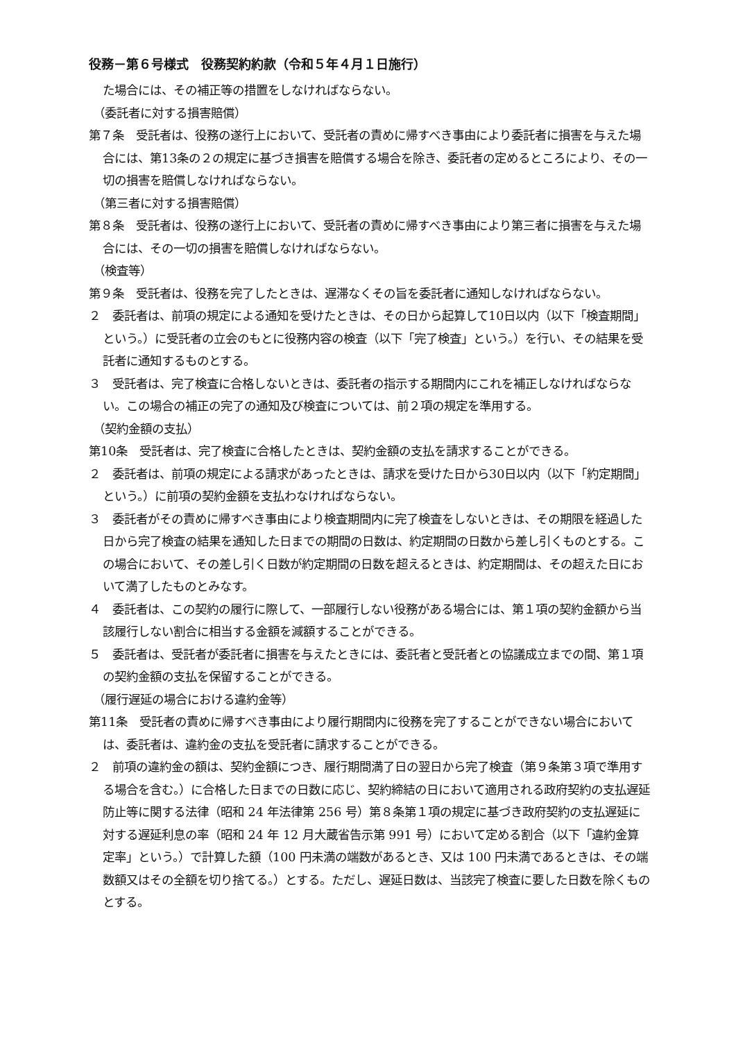役務－第６号様式　役務契約約款（令和５年４月１日施行）
た場合には、その補正等の措置をしなければならない。
（委託者に対する損害賠償）
第７条　受託者は、役務の遂行上において、受託者の責めに帰すべき事由により委託者に損害を与えた場合には、第13条の２の規定に基づき損害を賠償する場合を除き、委託者の定めるところにより、その一切の損害を賠償しなければならない。
（第三者に対する損害賠償）
第８条　受託者は、役務の遂行上において、受託者の責めに帰すべき事由により第三者に損害を与えた場合には、その一切の損害を賠償しなければならない。
（検査等）
第９条　受託者は、役務を完了したときは、遅滞なくその旨を委託者に通知しなければならない。
２　委託者は、前項の規定による通知を受けたときは、その日から起算して10日以内（以下「検査期間」という。）に受託者の立会のもとに役務内容の検査（以下「完了検査」という。）を行い、その結果を受託者に通知するものとする。
３　受託者は、完了検査に合格しないときは、委託者の指示する期間内にこれを補正しなければならない。この場合の補正の完了の通知及び検査については、前２項の規定を準用する。
（契約金額の支払）
第10条　受託者は、完了検査に合格したときは、契約金額の支払を請求することができる。
２　委託者は、前項の規定による請求があったときは、請求を受けた日から30日以内（以下「約定期間」という。）に前項の契約金額を支払わなければならない。
３　委託者がその責めに帰すべき事由により検査期間内に完了検査をしないときは、その期限を経過した日から完了検査の結果を通知した日までの期間の日数は、約定期間の日数から差し引くものとする。この場合において、その差し引く日数が約定期間の日数を超えるときは、約定期間は、その超えた日において満了したものとみなす。
４　委託者は、この契約の履行に際して、一部履行しない役務がある場合には、第１項の契約金額から当該履行しない割合に相当する金額を減額することができる。
５　委託者は、受託者が委託者に損害を与えたときには、委託者と受託者との協議成立までの間、第１項の契約金額の支払を保留することができる。
（履行遅延の場合における違約金等）
第11条　受託者の責めに帰すべき事由により履行期間内に役務を完了することができない場合においては、委託者は、違約金の支払を受託者に請求することができる。
２　前項の違約金の額は、契約金額につき、履行期間満了日の翌日から完了検査（第９条第３項で準用する場合を含む。）に合格した日までの日数に応じ、契約締結の日において適用される政府契約の支払遅延防止等に関する法律（昭和 24 年法律第 256 号）第８条第１項の規定に基づき政府契約の支払遅延に対する遅延利息の率（昭和 24 年 12 月大蔵省告示第 991 号）において定める割合（以下「違約金算定率」という。）で計算した額（100 円未満の端数があるとき、又は 100 円未満であるときは、その端数額又はその全額を切り捨てる。）とする。ただし、遅延日数は、当該完了検査に要した日数を除くものとする。